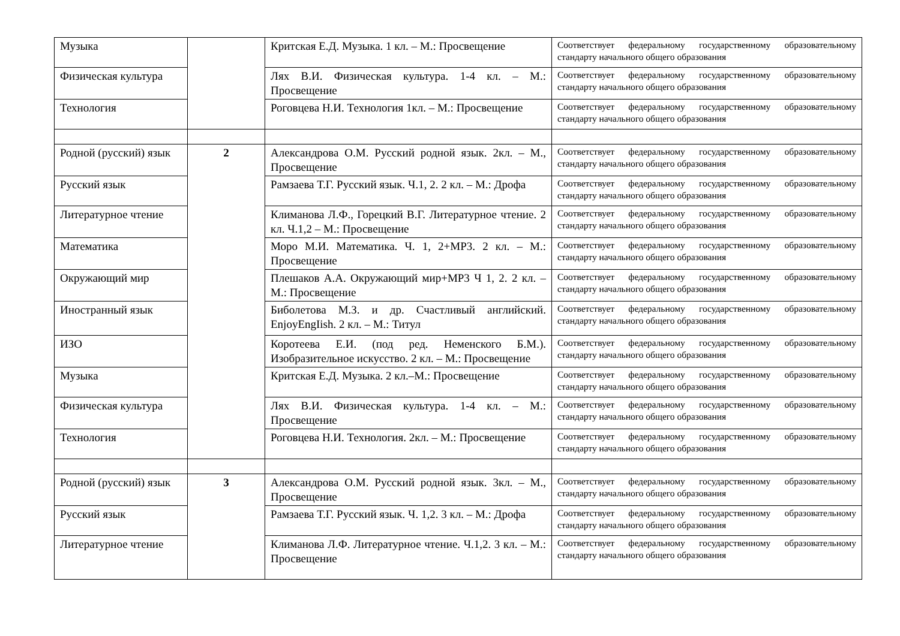| Музыка | | Критская Е.Д. Музыка. 1 кл. – М.: Просвещение | Соответствует федеральному государственному образовательному стандарту начального общего образования |
| Физическая культура | | Лях В.И. Физическая культура. 1-4 кл. – М.: Просвещение | Соответствует федеральному государственному образовательному стандарту начального общего образования |
| Технология | | Роговцева Н.И. Технология 1кл. – М.: Просвещение | Соответствует федеральному государственному образовательному стандарту начального общего образования |
| Родной (русский) язык | 2 | Александрова О.М. Русский родной язык. 2кл. – М., Просвещение | Соответствует федеральному государственному образовательному стандарту начального общего образования |
| Русский язык | | Рамзаева Т.Г. Русский язык. Ч.1, 2. 2 кл. – М.: Дрофа | Соответствует федеральному государственному образовательному стандарту начального общего образования |
| Литературное чтение | | Климанова Л.Ф., Горецкий В.Г. Литературное чтение. 2 кл. Ч.1,2 – М.: Просвещение | Соответствует федеральному государственному образовательному стандарту начального общего образования |
| Математика | | Моро М.И. Математика. Ч. 1, 2+МР3. 2 кл. – М.: Просвещение | Соответствует федеральному государственному образовательному стандарту начального общего образования |
| Окружающий мир | | Плешаков А.А. Окружающий мир+МР3 Ч 1, 2. 2 кл. – М.: Просвещение | Соответствует федеральному государственному образовательному стандарту начального общего образования |
| Иностранный язык | | Биболетова М.З. и др. Счастливый английский. EnjoyEngIish. 2 кл. – М.: Титул | Соответствует федеральному государственному образовательному стандарту начального общего образования |
| ИЗО | | Коротеева Е.И. (под ред. Неменского Б.М.). Изобразительное искусство. 2 кл. – М.: Просвещение | Соответствует федеральному государственному образовательному стандарту начального общего образования |
| Музыка | | Критская Е.Д. Музыка. 2 кл.–М.: Просвещение | Соответствует федеральному государственному образовательному стандарту начального общего образования |
| Физическая культура | | Лях В.И. Физическая культура. 1-4 кл. – М.: Просвещение | Соответствует федеральному государственному образовательному стандарту начального общего образования |
| Технология | | Роговцева Н.И. Технология. 2кл. – М.: Просвещение | Соответствует федеральному государственному образовательному стандарту начального общего образования |
| Родной (русский) язык | 3 | Александрова О.М. Русский родной язык. 3кл. – М., Просвещение | Соответствует федеральному государственному образовательному стандарту начального общего образования |
| Русский язык | | Рамзаева Т.Г. Русский язык. Ч. 1,2. 3 кл. – М.: Дрофа | Соответствует федеральному государственному образовательному стандарту начального общего образования |
| Литературное чтение | | Климанова Л.Ф. Литературное чтение. Ч.1,2. 3 кл. – М.: Просвещение | Соответствует федеральному государственному образовательному стандарту начального общего образования |